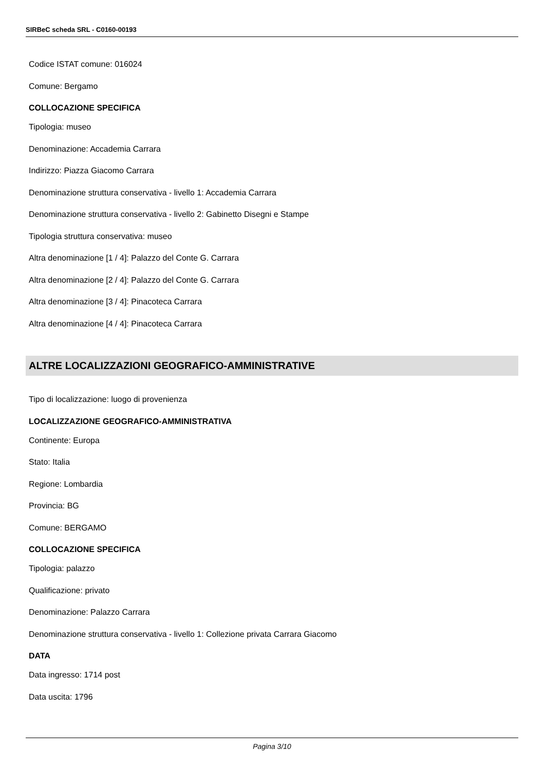SIRBeC scheda SRL - C0160-00193
Codice ISTAT comune: 016024
Comune: Bergamo
COLLOCAZIONE SPECIFICA
Tipologia: museo
Denominazione: Accademia Carrara
Indirizzo: Piazza Giacomo Carrara
Denominazione struttura conservativa - livello 1: Accademia Carrara
Denominazione struttura conservativa - livello 2: Gabinetto Disegni e Stampe
Tipologia struttura conservativa: museo
Altra denominazione [1 / 4]: Palazzo del Conte G. Carrara
Altra denominazione [2 / 4]: Palazzo del Conte G. Carrara
Altra denominazione [3 / 4]: Pinacoteca Carrara
Altra denominazione [4 / 4]: Pinacoteca Carrara
ALTRE LOCALIZZAZIONI GEOGRAFICO-AMMINISTRATIVE
Tipo di localizzazione: luogo di provenienza
LOCALIZZAZIONE GEOGRAFICO-AMMINISTRATIVA
Continente: Europa
Stato: Italia
Regione: Lombardia
Provincia: BG
Comune: BERGAMO
COLLOCAZIONE SPECIFICA
Tipologia: palazzo
Qualificazione: privato
Denominazione: Palazzo Carrara
Denominazione struttura conservativa - livello 1: Collezione privata Carrara Giacomo
DATA
Data ingresso: 1714 post
Data uscita: 1796
Pagina 3/10